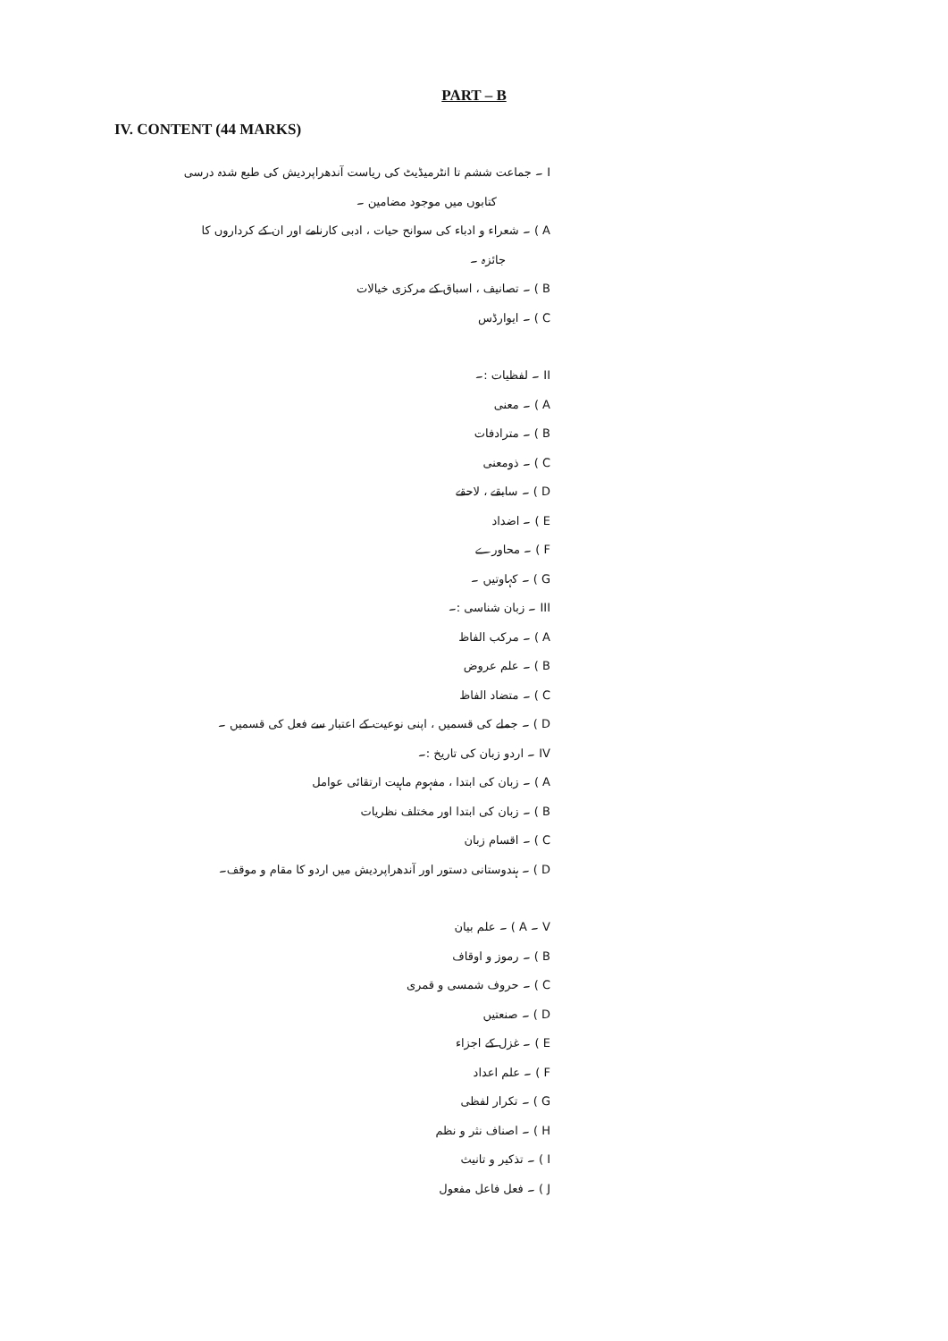PART – B
IV. CONTENT (44 MARKS)
I ۔ جماعت ششم تا انٹرمیڈیٹ کی ریاست آندھراپردیش کی طبع شدہ درسی
کتابوں میں موجود مضامین ۔
A ) ۔ شعراء و ادباء کی سوانح حیات ، ادبی کارنامے اور ان کے کرداروں کا
جائزہ ۔
B ) ۔ تصانیف ، اسباق کے مرکزی خیالات
C ) ۔ ایوارڈس
II ۔ لفظیات :۔
A ) ۔ معنی
B ) ۔ مترادفات
C ) ۔ ذومعنی
D ) ۔ سابقے ، لاحقے
E ) ۔ اضداد
F ) ۔ محاورے
G ) ۔ کہاوتیں ۔
III ۔ زبان شناسی :۔
A ) ۔ مرکب الفاظ
B ) ۔ علم عروض
C ) ۔ متضاد الفاظ
D ) ۔ جملے کی قسمیں ، اپنی نوعیت کے اعتبار سے فعل کی قسمیں ۔
IV ۔ اردو زبان کی تاریخ :۔
A ) ۔ زبان کی ابتدا ، مفہوم ماہیت ارتقائی عوامل
B ) ۔ زبان کی ابتدا اور مختلف نظریات
C ) ۔ اقسام زبان
D ) ۔ ہندوستانی دستور اور آندھراپردیش میں اردو کا مقام و موقف۔
V ۔ A ) ۔ علم بیان
B ) ۔ رموز و اوقاف
C ) ۔ حروف شمسی و قمری
D ) ۔ صنعتیں
E ) ۔ غزل کے اجزاء
F ) ۔ علم اعداد
G ) ۔ تکرار لفظی
H ) ۔ اصناف نثر و نظم
I ) ۔ تذکیر و تانیث
J ) ۔ فعل فاعل مفعول